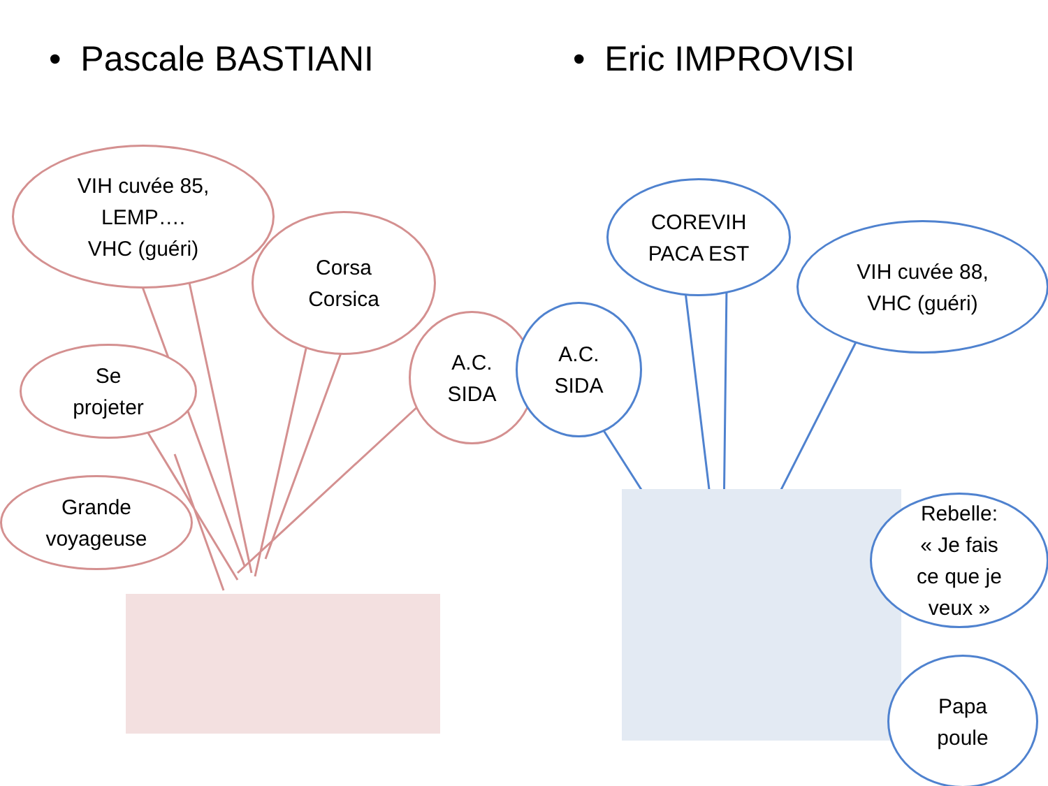• Pascale BASTIANI • Eric IMPROVISI
VIH cuvée 85,
LEMP….
VHC (guéri)
Corsa
Corsica
A.C.
SIDA
Se
projeter
Grande
voyageuse
A.C.
SIDA
COREVIH
PACA EST
VIH cuvée 88,
VHC (guéri)
Rebelle:
« Je fais
ce que je
veux »
Papa
poule